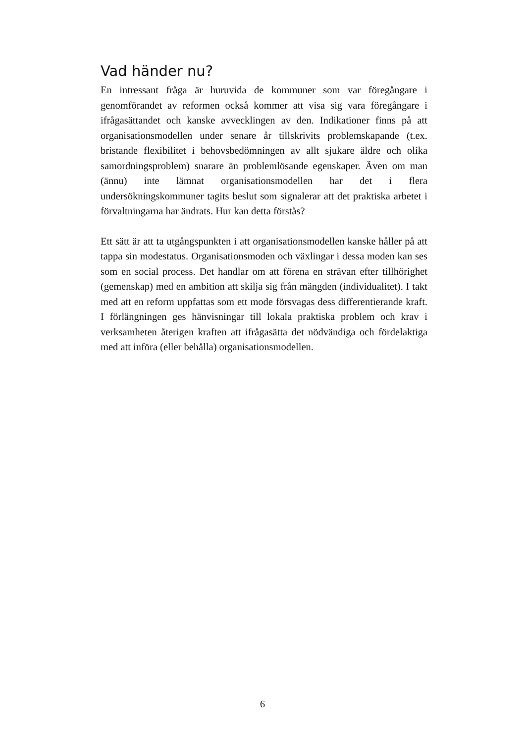Vad händer nu?
En intressant fråga är huruvida de kommuner som var föregångare i genomförandet av reformen också kommer att visa sig vara föregångare i ifrågasättandet och kanske avvecklingen av den. Indikationer finns på att organisationsmodellen under senare år tillskrivits problemskapande (t.ex. bristande flexibilitet i behovsbedömningen av allt sjukare äldre och olika samordningsproblem) snarare än problemlösande egenskaper. Även om man (ännu) inte lämnat organisationsmodellen har det i flera undersökningskommuner tagits beslut som signalerar att det praktiska arbetet i förvaltningarna har ändrats. Hur kan detta förstås?
Ett sätt är att ta utgångspunkten i att organisationsmodellen kanske håller på att tappa sin modestatus. Organisationsmoden och växlingar i dessa moden kan ses som en social process. Det handlar om att förena en strävan efter tillhörighet (gemenskap) med en ambition att skilja sig från mängden (individualitet). I takt med att en reform uppfattas som ett mode försvagas dess differentierande kraft. I förlängningen ges hänvisningar till lokala praktiska problem och krav i verksamheten återigen kraften att ifrågasätta det nödvändiga och fördelaktiga med att införa (eller behålla) organisationsmodellen.
6